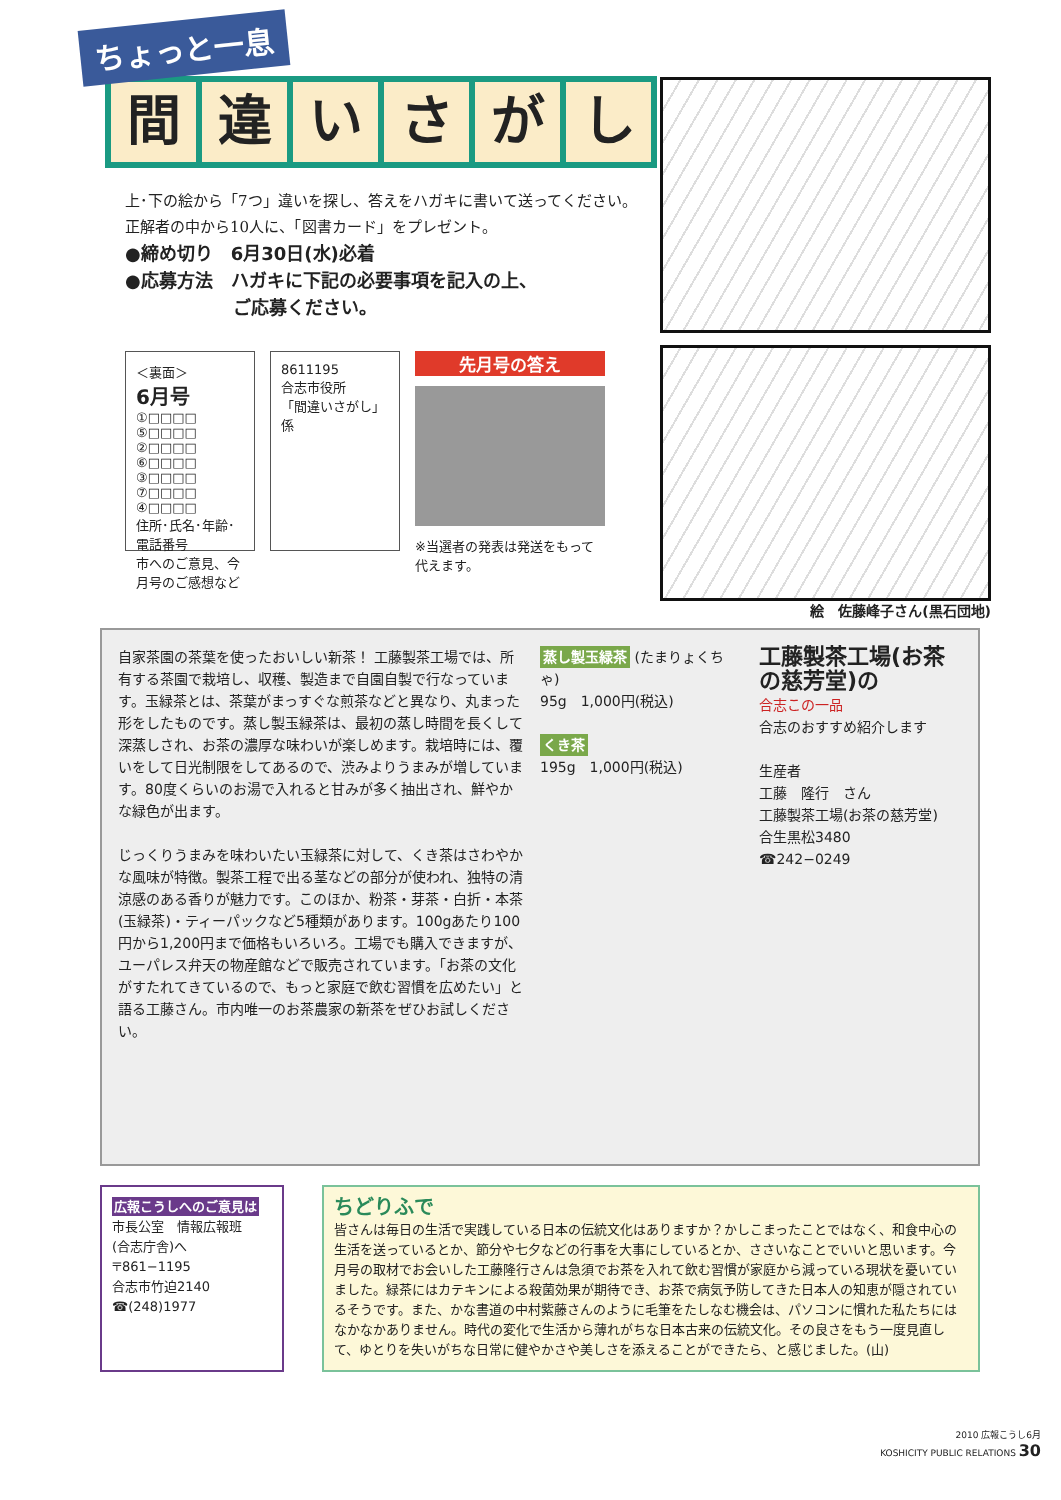ちょっと一息
間違いさがし
上･下の絵から「7つ」違いを探し、答えをハガキに書いて送ってください。正解者の中から10人に、「図書カード」をプレゼント。
●締め切り　6月30日(水)必着
●応募方法　ハガキに下記の必要事項を記入の上、
　　　　　　ご応募ください。
＜裏面＞
6月号
①□□□□ ⑤□□□□
②□□□□ ⑥□□□□
③□□□□ ⑦□□□□
④□□□□
住所･氏名･年齢･電話番号
市へのご意見、今月号のご感想など
8611195
合志市役所
「間違いさがし」係
先月号の答え
※当選者の発表は発送をもって代えます。
絵　佐藤峰子さん(黒石団地)
自家茶園の茶葉を使ったおいしい新茶！ 工藤製茶工場では、所有する茶園で栽培し、収穫、製造まで自園自製で行なっています。玉緑茶とは、茶葉がまっすぐな煎茶などと異なり、丸まった形をしたものです。蒸し製玉緑茶は、最初の蒸し時間を長くして深蒸しされ、お茶の濃厚な味わいが楽しめます。栽培時には、覆いをして日光制限をしてあるので、渋みよりうまみが増しています。80度くらいのお湯で入れると甘みが多く抽出され、鮮やかな緑色が出ます。
じっくりうまみを味わいたい玉緑茶に対して、くき茶はさわやかな風味が特徴。製茶工程で出る茎などの部分が使われ、独特の清涼感のある香りが魅力です。このほか、粉茶・芽茶・白折・本茶(玉緑茶)・ティーパックなど5種類があります。100gあたり100円から1,200円まで価格もいろいろ。工場でも購入できますが、ユーパレス弁天の物産館などで販売されています。「お茶の文化がすたれてきているので、もっと家庭で飲む習慣を広めたい」と語る工藤さん。市内唯一のお茶農家の新茶をぜひお試しください。
蒸し製玉緑茶 (たまりょくちゃ)
95g　1,000円(税込)
くき茶
195g　1,000円(税込)
工藤製茶工場(お茶の慈芳堂)の
合志この一品
合志のおすすめ紹介します
生産者
工藤　隆行　さん
工藤製茶工場(お茶の慈芳堂)
合生黒松3480
☎242−0249
広報こうしへのご意見は
市長公室　情報広報班
(合志庁舎)へ
〒861−1195
合志市竹迫2140
☎(248)1977
ちどりふで
皆さんは毎日の生活で実践している日本の伝統文化はありますか？かしこまったことではなく、和食中心の生活を送っているとか、節分や七夕などの行事を大事にしているとか、ささいなことでいいと思います。今月号の取材でお会いした工藤隆行さんは急須でお茶を入れて飲む習慣が家庭から減っている現状を憂いていました。緑茶にはカテキンによる殺菌効果が期待でき、お茶で病気予防してきた日本人の知恵が隠されているそうです。また、かな書道の中村紫藤さんのように毛筆をたしなむ機会は、パソコンに慣れた私たちにはなかなかありません。時代の変化で生活から薄れがちな日本古来の伝統文化。その良さをもう一度見直して、ゆとりを失いがちな日常に健やかさや美しさを添えることができたら、と感じました。(山)
2010 広報こうし6月
KOSHICITY PUBLIC RELATIONS 30